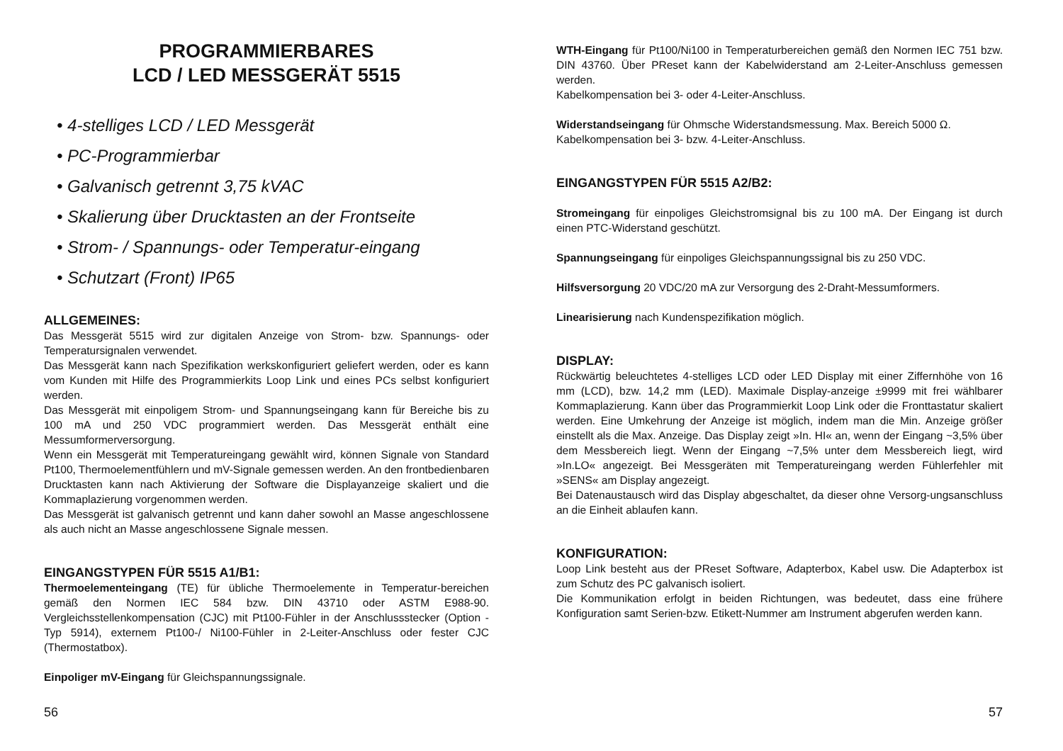PROGRAMMIERBARES
LCD / LED MESSGERÄT 5515
• 4-stelliges LCD / LED Messgerät
• PC-Programmierbar
• Galvanisch getrennt 3,75 kVAC
• Skalierung über Drucktasten an der Frontseite
• Strom- / Spannungs- oder Temperatur-eingang
• Schutzart (Front) IP65
ALLGEMEINES:
Das Messgerät 5515 wird zur digitalen Anzeige von Strom- bzw. Spannungs- oder Temperatursignalen verwendet.
Das Messgerät kann nach Spezifikation werkskonfiguriert geliefert werden, oder es kann vom Kunden mit Hilfe des Programmierkits Loop Link und eines PCs selbst konfiguriert werden.
Das Messgerät mit einpoligem Strom- und Spannungseingang kann für Bereiche bis zu 100 mA und 250 VDC programmiert werden. Das Messgerät enthält eine Messumformerversorgung.
Wenn ein Messgerät mit Temperatureingang gewählt wird, können Signale von Standard Pt100, Thermoelementfühlern und mV-Signale gemessen werden. An den frontbedienbaren Drucktasten kann nach Aktivierung der Software die Displayanzeige skaliert und die Kommaplazierung vorgenommen werden.
Das Messgerät ist galvanisch getrennt und kann daher sowohl an Masse angeschlossene als auch nicht an Masse angeschlossene Signale messen.
EINGANGSTYPEN FÜR 5515 A1/B1:
Thermoelementeingang (TE) für übliche Thermoelemente in Temperatur-bereichen gemäß den Normen IEC 584 bzw. DIN 43710 oder ASTM E988-90. Vergleichsstellenkompensation (CJC) mit Pt100-Fühler in der Anschlussstecker (Option - Typ 5914), externem Pt100-/ Ni100-Fühler in 2-Leiter-Anschluss oder fester CJC (Thermostatbox).
Einpoliger mV-Eingang für Gleichspannungssignale.
56
WTH-Eingang für Pt100/Ni100 in Temperaturbereichen gemäß den Normen IEC 751 bzw. DIN 43760. Über PReset kann der Kabelwiderstand am 2-Leiter-Anschluss gemessen werden.
Kabelkompensation bei 3- oder 4-Leiter-Anschluss.
Widerstandseingang für Ohmsche Widerstandsmessung. Max. Bereich 5000 Ω.
Kabelkompensation bei 3- bzw. 4-Leiter-Anschluss.
EINGANGSTYPEN FÜR 5515 A2/B2:
Stromeingang für einpoliges Gleichstromsignal bis zu 100 mA. Der Eingang ist durch einen PTC-Widerstand geschützt.
Spannungseingang für einpoliges Gleichspannungssignal bis zu 250 VDC.
Hilfsversorgung 20 VDC/20 mA zur Versorgung des 2-Draht-Messumformers.
Linearisierung nach Kundenspezifikation möglich.
DISPLAY:
Rückwärtig beleuchtetes 4-stelliges LCD oder LED Display mit einer Ziffernhöhe von 16 mm (LCD), bzw. 14,2 mm (LED). Maximale Display-anzeige ±9999 mit frei wählbarer Kommaplazierung. Kann über das Programmierkit Loop Link oder die Fronttastatur skaliert werden. Eine Umkehrung der Anzeige ist möglich, indem man die Min. Anzeige größer einstellt als die Max. Anzeige. Das Display zeigt »In. HI« an, wenn der Eingang ~3,5% über dem Messbereich liegt. Wenn der Eingang ~7,5% unter dem Messbereich liegt, wird »In.LO« angezeigt. Bei Messgeräten mit Temperatureingang werden Fühlerfehler mit »SENS« am Display angezeigt.
Bei Datenaustausch wird das Display abgeschaltet, da dieser ohne Versorg-ungsanschluss an die Einheit ablaufen kann.
KONFIGURATION:
Loop Link besteht aus der PReset Software, Adapterbox, Kabel usw. Die Adapterbox ist zum Schutz des PC galvanisch isoliert.
Die Kommunikation erfolgt in beiden Richtungen, was bedeutet, dass eine frühere Konfiguration samt Serien-bzw. Etikett-Nummer am Instrument abgerufen werden kann.
57